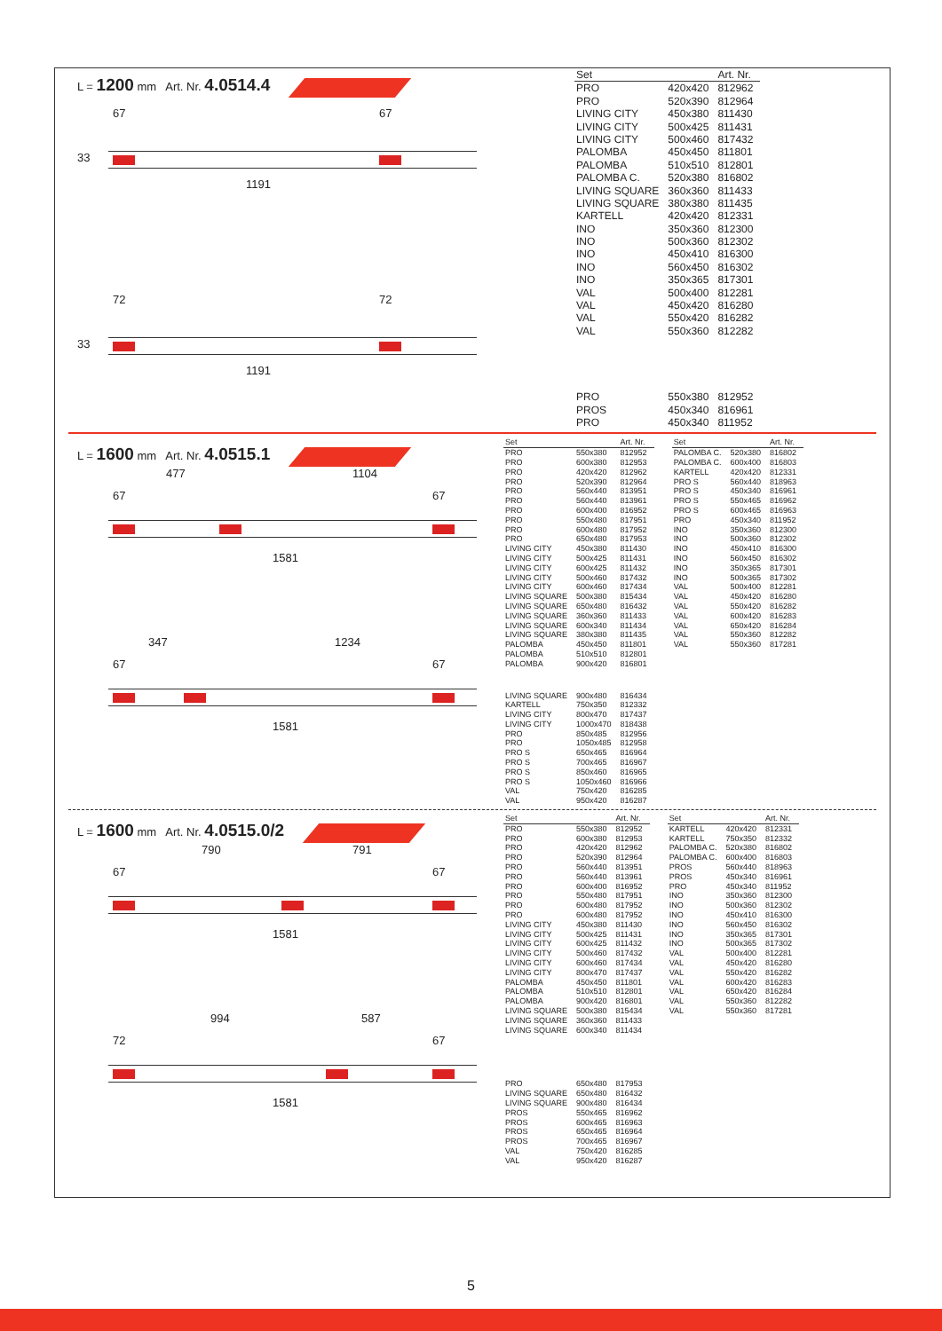L = 1200 mm Art. Nr. 4.0514.4
67 67
33
1191
72 72
33
1191
| Set | | Art. Nr. |
| --- | --- | --- |
| PRO | 420x420 | 812962 |
| PRO | 520x390 | 812964 |
| LIVING CITY | 450x380 | 811430 |
| LIVING CITY | 500x425 | 811431 |
| LIVING CITY | 500x460 | 817432 |
| PALOMBA | 450x450 | 811801 |
| PALOMBA | 510x510 | 812801 |
| PALOMBA C. | 520x380 | 816802 |
| LIVING SQUARE | 360x360 | 811433 |
| LIVING SQUARE | 380x380 | 811435 |
| KARTELL | 420x420 | 812331 |
| INO | 350x360 | 812300 |
| INO | 500x360 | 812302 |
| INO | 450x410 | 816300 |
| INO | 560x450 | 816302 |
| INO | 350x365 | 817301 |
| VAL | 500x400 | 812281 |
| VAL | 450x420 | 816280 |
| VAL | 550x420 | 816282 |
| VAL | 550x360 | 812282 |
| PRO | 550x380 | 812952 |
| PROS | 450x340 | 816961 |
| PRO | 450x340 | 811952 |
L = 1600 mm Art. Nr. 4.0515.1
477 1104
67 67
1581
347 1234
67 67
1581
| Set | | Art. Nr. |
| --- | --- | --- |
| PRO | 550x380 | 812952 |
| PRO | 600x380 | 812953 |
| PRO | 420x420 | 812962 |
| PRO | 520x390 | 812964 |
| PRO | 560x440 | 813951 |
| PRO | 560x440 | 813961 |
| PRO | 600x400 | 816952 |
| PRO | 550x480 | 817951 |
| PRO | 600x480 | 817952 |
| PRO | 650x480 | 817953 |
| LIVING CITY | 450x380 | 811430 |
| LIVING CITY | 500x425 | 811431 |
| LIVING CITY | 600x425 | 811432 |
| LIVING CITY | 500x460 | 817432 |
| LIVING CITY | 600x460 | 817434 |
| LIVING SQUARE | 500x380 | 815434 |
| LIVING SQUARE | 650x480 | 816432 |
| LIVING SQUARE | 360x360 | 811433 |
| LIVING SQUARE | 600x340 | 811434 |
| LIVING SQUARE | 380x380 | 811435 |
| PALOMBA | 450x450 | 811801 |
| PALOMBA | 510x510 | 812801 |
| PALOMBA | 900x420 | 816801 |
| LIVING SQUARE | 900x480 | 816434 |
| KARTELL | 750x350 | 812332 |
| LIVING CITY | 800x470 | 817437 |
| LIVING CITY | 1000x470 | 818438 |
| PRO | 850x485 | 812956 |
| PRO | 1050x485 | 812958 |
| PRO S | 650x465 | 816964 |
| PRO S | 700x465 | 816967 |
| PRO S | 850x460 | 816965 |
| PRO S | 1050x460 | 816966 |
| VAL | 750x420 | 816285 |
| VAL | 950x420 | 816287 |
| Set | | Art. Nr. |
| --- | --- | --- |
| PALOMBA C. | 520x380 | 816802 |
| PALOMBA C. | 600x400 | 816803 |
| KARTELL | 420x420 | 812331 |
| PRO S | 560x440 | 818963 |
| PRO S | 450x340 | 816961 |
| PRO S | 550x465 | 816962 |
| PRO S | 600x465 | 816963 |
| PRO | 450x340 | 811952 |
| INO | 350x360 | 812300 |
| INO | 500x360 | 812302 |
| INO | 450x410 | 816300 |
| INO | 560x450 | 816302 |
| INO | 350x365 | 817301 |
| INO | 500x365 | 817302 |
| VAL | 500x400 | 812281 |
| VAL | 450x420 | 816280 |
| VAL | 550x420 | 816282 |
| VAL | 600x420 | 816283 |
| VAL | 650x420 | 816284 |
| VAL | 550x360 | 812282 |
| VAL | 550x360 | 817281 |
L = 1600 mm Art. Nr. 4.0515.0/2
790 791
67 67
1581
994 587
72 67
1581
| Set | | Art. Nr. |
| --- | --- | --- |
| PRO | 550x380 | 812952 |
| PRO | 600x380 | 812953 |
| PRO | 420x420 | 812962 |
| PRO | 520x390 | 812964 |
| PRO | 560x440 | 813951 |
| PRO | 560x440 | 813961 |
| PRO | 600x400 | 816952 |
| PRO | 550x480 | 817951 |
| PRO | 600x480 | 817952 |
| PRO | 600x480 | 817952 |
| LIVING CITY | 450x380 | 811430 |
| LIVING CITY | 500x425 | 811431 |
| LIVING CITY | 600x425 | 811432 |
| LIVING CITY | 500x460 | 817432 |
| LIVING CITY | 600x460 | 817434 |
| LIVING CITY | 800x470 | 817437 |
| PALOMBA | 450x450 | 811801 |
| PALOMBA | 510x510 | 812801 |
| PALOMBA | 900x420 | 816801 |
| LIVING SQUARE | 500x380 | 815434 |
| LIVING SQUARE | 360x360 | 811433 |
| LIVING SQUARE | 600x340 | 811434 |
| PRO | 650x480 | 817953 |
| LIVING SQUARE | 650x480 | 816432 |
| LIVING SQUARE | 900x480 | 816434 |
| PROS | 550x465 | 816962 |
| PROS | 600x465 | 816963 |
| PROS | 650x465 | 816964 |
| PROS | 700x465 | 816967 |
| VAL | 750x420 | 816285 |
| VAL | 950x420 | 816287 |
| Set | | Art. Nr. |
| --- | --- | --- |
| KARTELL | 420x420 | 812331 |
| KARTELL | 750x350 | 812332 |
| PALOMBA C. | 520x380 | 816802 |
| PALOMBA C. | 600x400 | 816803 |
| PROS | 560x440 | 818963 |
| PROS | 450x340 | 816961 |
| PRO | 450x340 | 811952 |
| INO | 350x360 | 812300 |
| INO | 500x360 | 812302 |
| INO | 450x410 | 816300 |
| INO | 560x450 | 816302 |
| INO | 350x365 | 817301 |
| INO | 500x365 | 817302 |
| VAL | 500x400 | 812281 |
| VAL | 450x420 | 816280 |
| VAL | 550x420 | 816282 |
| VAL | 600x420 | 816283 |
| VAL | 650x420 | 816284 |
| VAL | 550x360 | 812282 |
| VAL | 550x360 | 817281 |
5